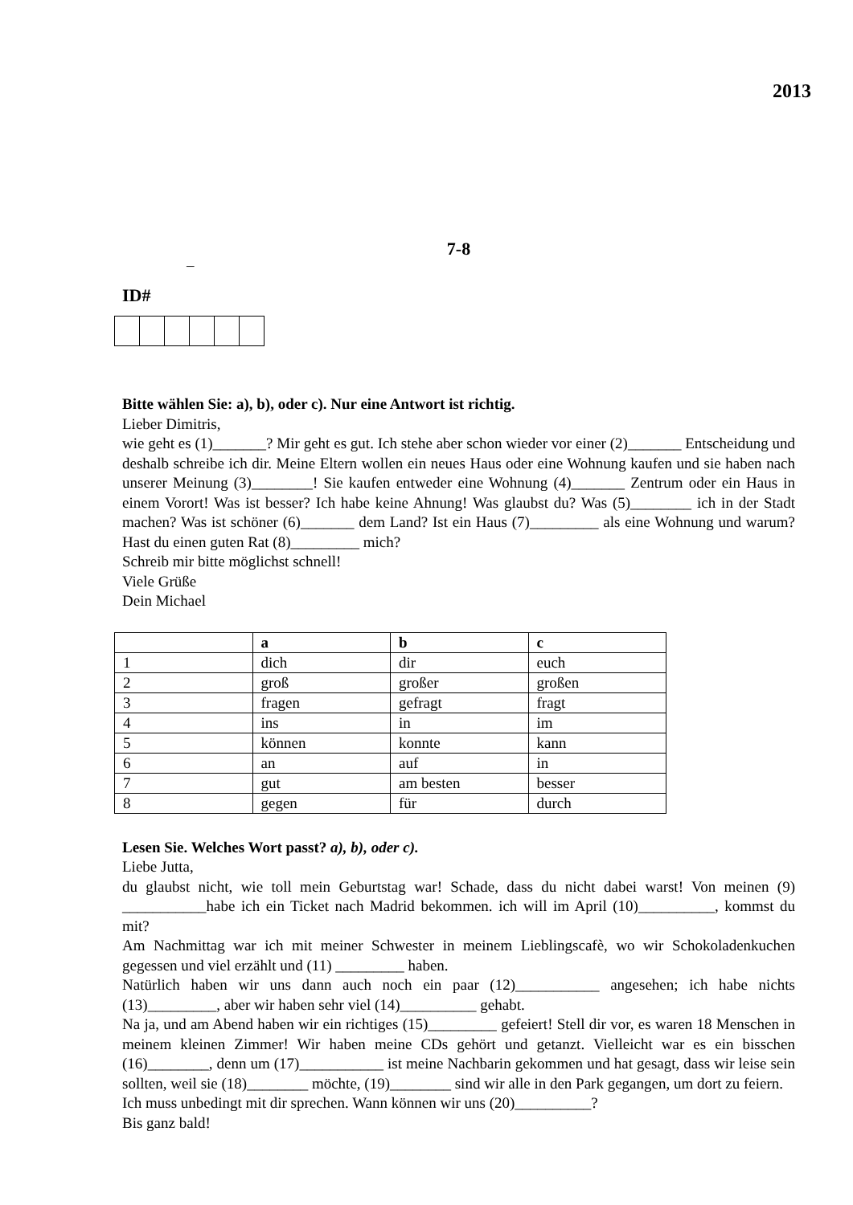2013
7-8
–
ID#
Bitte wählen Sie: a), b), oder c). Nur eine Antwort ist richtig.
Lieber Dimitris,
wie geht es (1)_______? Mir geht es gut. Ich stehe aber schon wieder vor einer (2)_______ Entscheidung und deshalb schreibe ich dir. Meine Eltern wollen ein neues Haus oder eine Wohnung kaufen und sie haben nach unserer Meinung (3)________! Sie kaufen entweder eine Wohnung (4)_______ Zentrum oder ein Haus in einem Vorort! Was ist besser? Ich habe keine Ahnung! Was glaubst du? Was (5)________ ich in der Stadt machen? Was ist schöner (6)_______ dem Land? Ist ein Haus (7)_________ als eine Wohnung und warum? Hast du einen guten Rat (8)_________ mich?
Schreib mir bitte möglichst schnell!
Viele Grüße
Dein Michael
| | a | b | c |
| --- | --- | --- | --- |
| 1 | dich | dir | euch |
| 2 | groß | großer | großen |
| 3 | fragen | gefragt | fragt |
| 4 | ins | in | im |
| 5 | können | konnte | kann |
| 6 | an | auf | in |
| 7 | gut | am besten | besser |
| 8 | gegen | für | durch |
Lesen Sie. Welches Wort passt? a), b), oder c).
Liebe Jutta,
du glaubst nicht, wie toll mein Geburtstag war! Schade, dass du nicht dabei warst! Von meinen (9) ___________habe ich ein Ticket nach Madrid bekommen. ich will im April (10)__________, kommst du mit?
Am Nachmittag war ich mit meiner Schwester in meinem Lieblingscafè, wo wir Schokoladenkuchen gegessen und viel erzählt und (11) _________ haben.
Natürlich haben wir uns dann auch noch ein paar (12)___________ angesehen; ich habe nichts (13)_________, aber wir haben sehr viel (14)__________ gehabt.
Na ja, und am Abend haben wir ein richtiges (15)_________ gefeiert! Stell dir vor, es waren 18 Menschen in meinem kleinen Zimmer! Wir haben meine CDs gehört und getanzt. Vielleicht war es ein bisschen (16)________, denn um (17)___________ ist meine Nachbarin gekommen und hat gesagt, dass wir leise sein sollten, weil sie (18)________ möchte, (19)________ sind wir alle in den Park gegangen, um dort zu feiern.
Ich muss unbedingt mit dir sprechen. Wann können wir uns (20)__________?
Bis ganz bald!